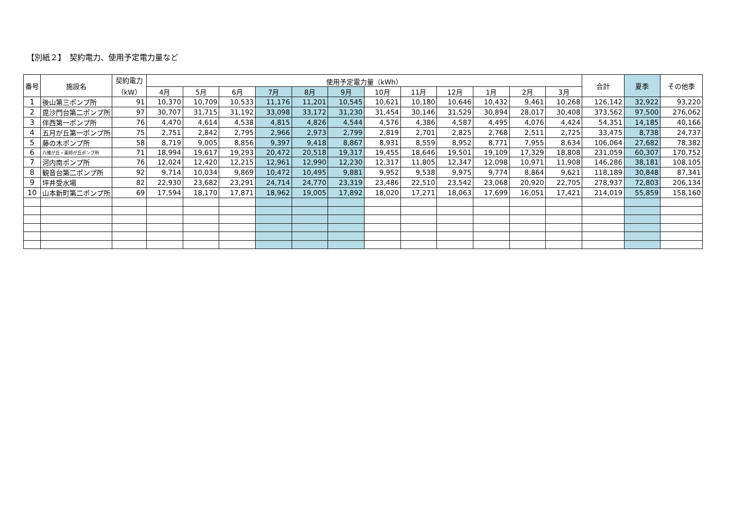【別紙２】　契約電力、使用予定電力量など
| 番号 | 施設名 | 契約電力 （kW） | 使用予定電力量（kWh） | | | | | | | | | | | | 合計 | 夏季 | その他季 |
| --- | --- | --- | --- | --- | --- | --- | --- | --- | --- | --- | --- | --- | --- | --- | --- | --- | --- |
| | | | 4月 | 5月 | 6月 | 7月 | 8月 | 9月 | 10月 | 11月 | 12月 | 1月 | 2月 | 3月 | | | |
| 1 | 後山第三ポンプ所 | 91 | 10,370 | 10,709 | 10,533 | 11,176 | 11,201 | 10,545 | 10,621 | 10,180 | 10,646 | 10,432 | 9,461 | 10,268 | 126,142 | 32,922 | 93,220 |
| 2 | 毘沙門台第二ポンプ所 | 97 | 30,707 | 31,715 | 31,192 | 33,098 | 33,172 | 31,230 | 31,454 | 30,146 | 31,529 | 30,894 | 28,017 | 30,408 | 373,562 | 97,500 | 276,062 |
| 3 | 伴西第一ポンプ所 | 76 | 4,470 | 4,614 | 4,538 | 4,815 | 4,826 | 4,544 | 4,576 | 4,386 | 4,587 | 4,495 | 4,076 | 4,424 | 54,351 | 14,185 | 40,166 |
| 4 | 五月が丘第一ポンプ所 | 75 | 2,751 | 2,842 | 2,795 | 2,966 | 2,973 | 2,799 | 2,819 | 2,701 | 2,825 | 2,768 | 2,511 | 2,725 | 33,475 | 8,738 | 24,737 |
| 5 | 藤の木ポンプ所 | 58 | 8,719 | 9,005 | 8,856 | 9,397 | 9,418 | 8,867 | 8,931 | 8,559 | 8,952 | 8,771 | 7,955 | 8,634 | 106,064 | 27,682 | 78,382 |
| 6 | 八幡が丘・薬師が丘ポンプ所 | 71 | 18,994 | 19,617 | 19,293 | 20,472 | 20,518 | 19,317 | 19,455 | 18,646 | 19,501 | 19,109 | 17,329 | 18,808 | 231,059 | 60,307 | 170,752 |
| 7 | 河内南ポンプ所 | 76 | 12,024 | 12,420 | 12,215 | 12,961 | 12,990 | 12,230 | 12,317 | 11,805 | 12,347 | 12,098 | 10,971 | 11,908 | 146,286 | 38,181 | 108,105 |
| 8 | 観音台第二ポンプ所 | 92 | 9,714 | 10,034 | 9,869 | 10,472 | 10,495 | 9,881 | 9,952 | 9,538 | 9,975 | 9,774 | 8,864 | 9,621 | 118,189 | 30,848 | 87,341 |
| 9 | 坪井受水場 | 82 | 22,930 | 23,682 | 23,291 | 24,714 | 24,770 | 23,319 | 23,486 | 22,510 | 23,542 | 23,068 | 20,920 | 22,705 | 278,937 | 72,803 | 206,134 |
| 10 | 山本新町第二ポンプ所 | 69 | 17,594 | 18,170 | 17,871 | 18,962 | 19,005 | 17,892 | 18,020 | 17,271 | 18,063 | 17,699 | 16,051 | 17,421 | 214,019 | 55,859 | 158,160 |